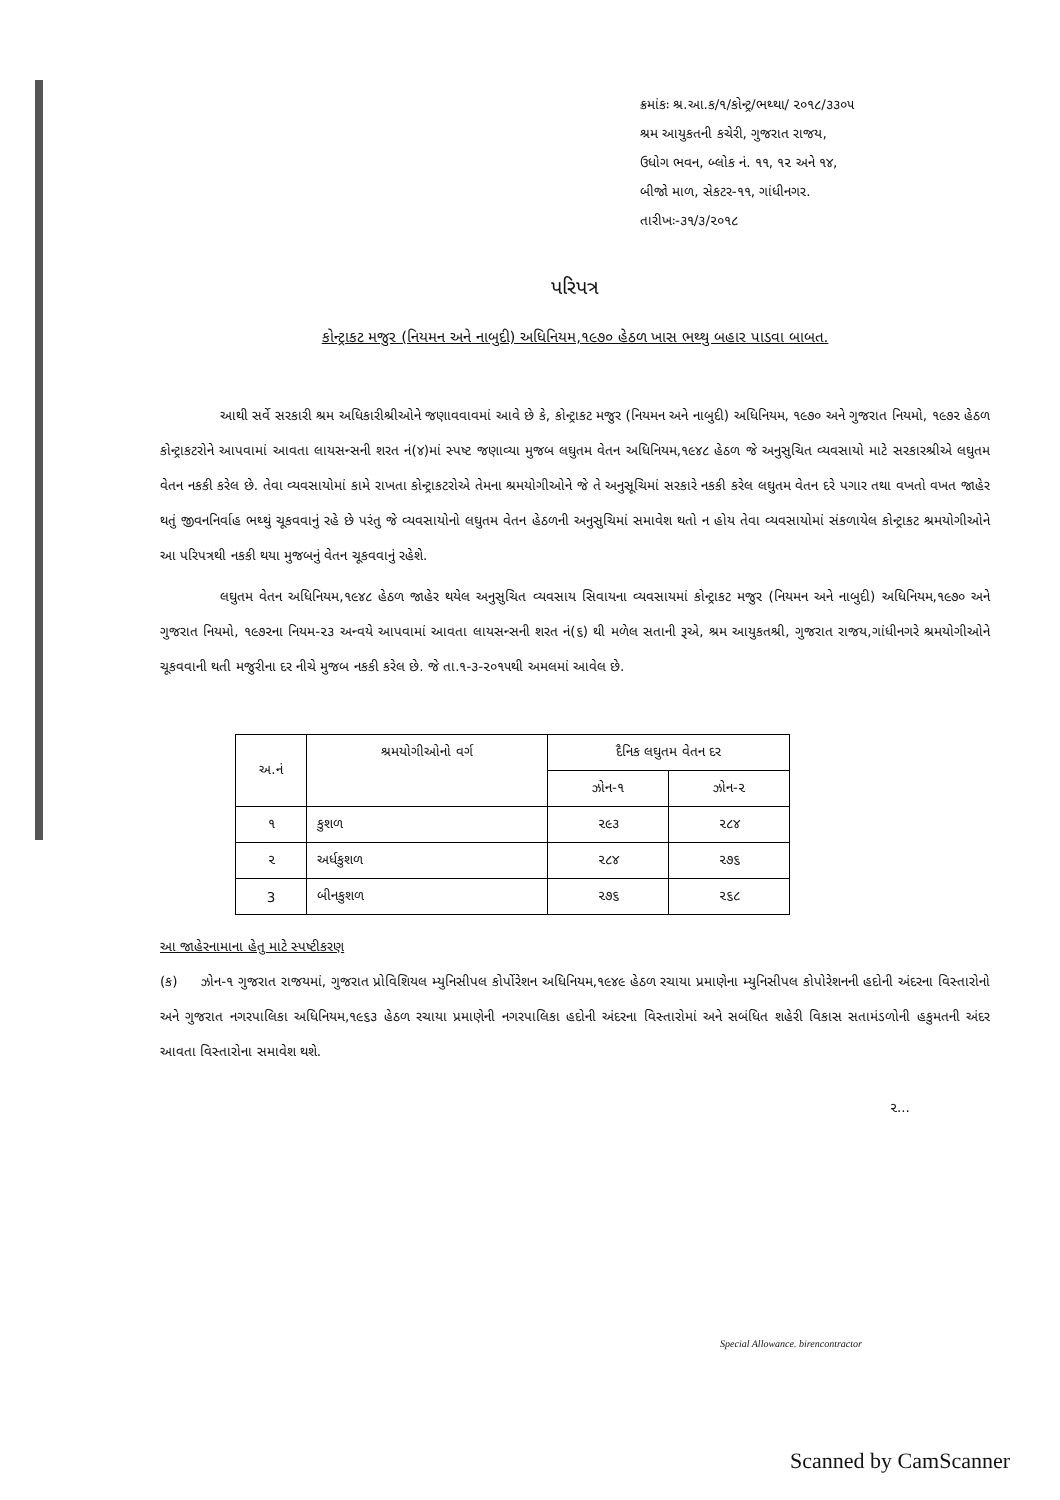ક્રમાંકઃ શ્ર.આ.ક/૧/કોન્ટ્ર/ભથ્થા/ ૨૦૧૮/૩૩૦૫
શ્રમ આયુકતની કચેરી, ગુજરાત રાજય,
ઉધોગ ભવન, બ્લોક નં. ૧૧, ૧૨ અને ૧૪,
બીજો માળ, સેકટર-૧૧, ગાંધીનગર.
તારીખઃ-૩૧/૩/૨૦૧૮
પરિપત્ર
કોન્ટ્રાકટ મજુર (નિયમન અને નાબુદી) અધિનિયમ,૧૯૭૦ હેઠળ ખાસ ભથ્થુ બહાર પાડવા બાબત.
આથી સર્વે સરકારી શ્રમ અધિકારીશ્રીઓને જણાવવાવમાં આવે છે કે, કોન્ટ્રાકટ મજુર (નિયમન અને નાબુદી) અધિનિયમ, ૧૯૭૦ અને ગુજરાત નિયમો, ૧૯૭૨ હેઠળ કોન્ટ્રાકટરોને આપવામાં આવતા લાયસન્સની શરત નં(૪)માં સ્પષ્ટ જણાવ્યા મુજબ લઘુતમ વેતન અધિનિયમ,૧૯૪૮ હેઠળ જે અનુસુચિત વ્યવસાયો માટે સરકારશ્રીએ લઘુતમ વેતન નકકી કરેલ છે. તેવા વ્યવસાયોમાં કામે રાખતા કોન્ટ્રાકટરોએ તેમના શ્રમયોગીઓને જે તે અનુસૂચિમાં સરકારે નકકી કરેલ લઘુતમ વેતન દરે પગાર તથા વખતો વખત જાહેર થતું જીવનનિર્વાહ ભથ્થું ચૂકવવાનું રહે છે પરંતુ જે વ્યવસાયોનો લઘુતમ વેતન હેઠળની અનુસુચિમાં સમાવેશ થતો ન હોય તેવા વ્યવસાયોમાં સંકળાયેલ કોન્ટ્રાકટ શ્રમયોગીઓને આ પરિપત્રથી નકકી થયા મુજબનું વેતન ચૂકવવાનું રહેશે.
લઘુતમ વેતન અધિનિયમ,૧૯૪૮ હેઠળ જાહેર થયેલ અનુસુચિત વ્યવસાય સિવાયના વ્યવસાયમાં કોન્ટ્રાકટ મજુર (નિયમન અને નાબુદી) અધિનિયમ,૧૯૭૦ અને ગુજરાત નિયમો, ૧૯૭૨ના નિયમ-૨૩ અન્વયે આપવામાં આવતા લાયસન્સની શરત નં(૬) થી મળેલ સતાની રૂએ, શ્રમ આયુકતશ્રી, ગુજરાત રાજય,ગાંધીનગરે શ્રમયોગીઓને ચૂકવવાની થતી મજુરીના દર નીચે મુજબ નકકી કરેલ છે. જે તા.૧-૩-૨૦૧૫થી અમલમાં આવેલ છે.
| અ.નં | શ્રમયોગીઓનો વર્ગ | દૈનિક લઘુતમ વેતન દર | |
| --- | --- | --- | --- |
| | | ઝોન-૧ | ઝોન-૨ |
| ૧ | કુશળ | ૨૯૩ | ૨૮૪ |
| ૨ | અર્ધકુશળ | ૨૮૪ | ૨૭૬ |
| 3 | બીનકુશળ | ૨૭૬ | ૨૬૮ |
આ જાહેરનામાના હેતુ માટે સ્પષ્ટીકરણ
(ક) ઝોન-૧ ગુજરાત રાજયમાં, ગુજરાત પ્રોવિશિયલ મ્યુનિસીપલ કોર્પોરેશન અધિનિયમ,૧૯૪૯ હેઠળ રચાયા પ્રમાણેના મ્યુનિસીપલ કોપોરેશનની હદોની અંદરના વિસ્તારોનો અને ગુજરાત નગરપાલિકા અધિનિયમ,૧૯૬૩ હેઠળ રચાયા પ્રમાણેની નગરપાલિકા હદોની અંદરના વિસ્તારોમાં અને સબંધિત શહેરી વિકાસ સતામંડળોની હકુમતની અંદર આવતા વિસ્તારોના સમાવેશ થશે.
૨...
Special Allowance. birencontractor
Scanned by CamScanner